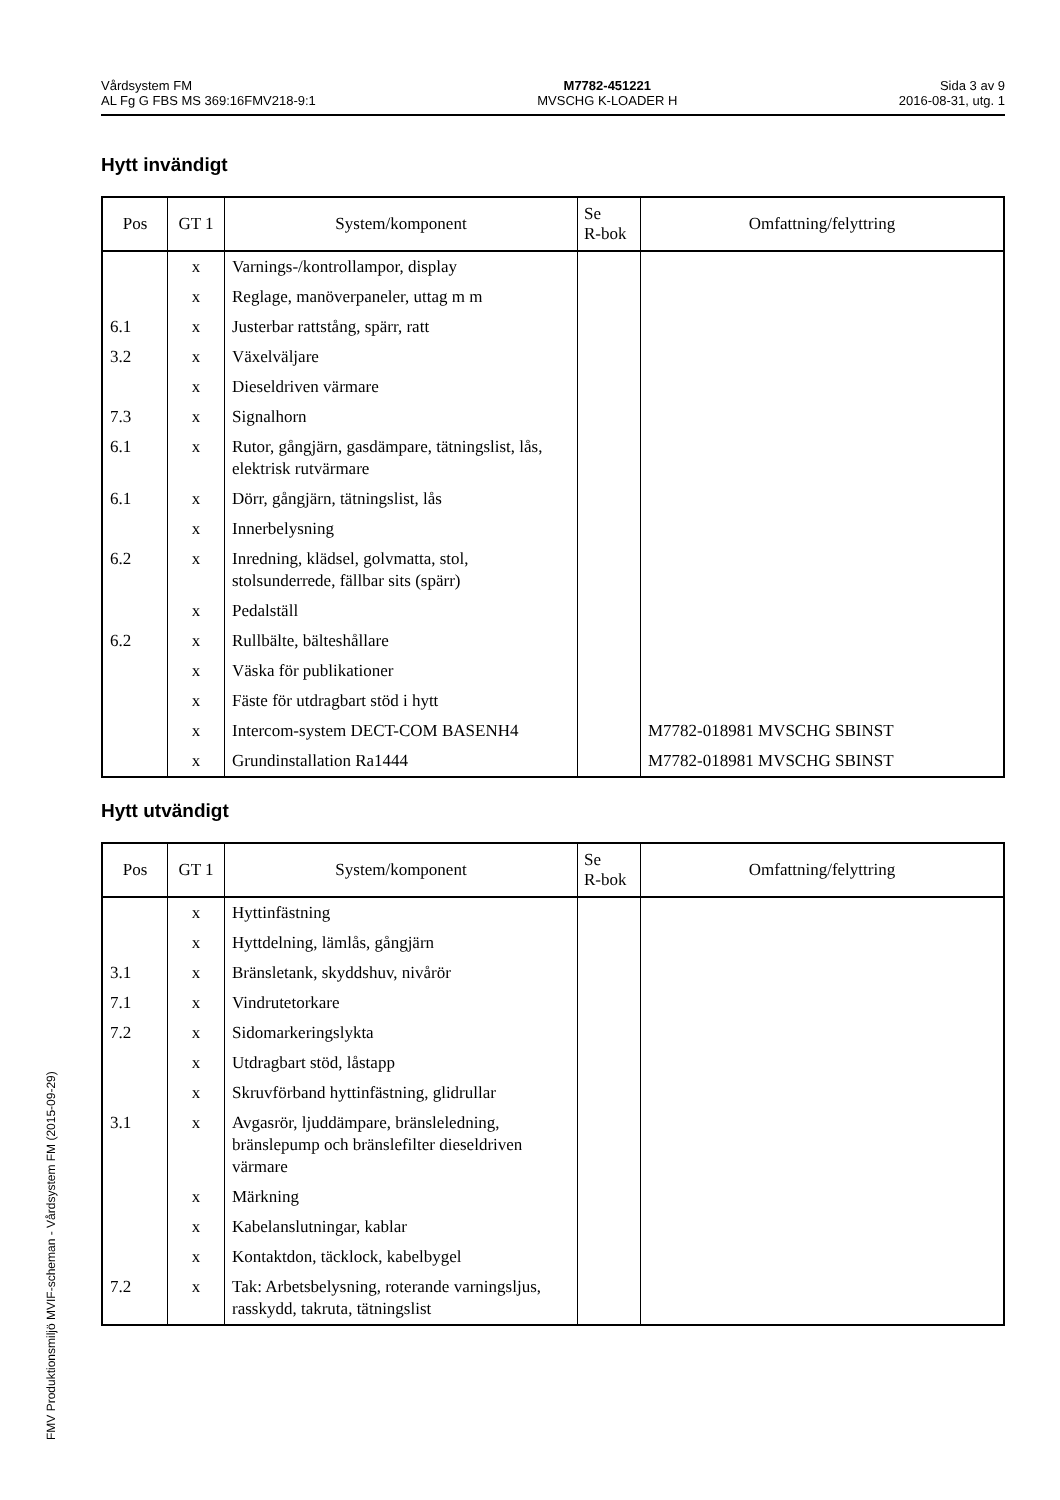Vårdsystem FM
AL Fg G FBS MS 369:16FMV218-9:1
M7782-451221
MVSCHG K-LOADER H
Sida 3 av 9
2016-08-31, utg. 1
Hytt invändigt
| Pos | GT 1 | System/komponent | Se R-bok | Omfattning/felyttring |
| --- | --- | --- | --- | --- |
| | x | Varnings-/kontrollampor, display | | |
| | x | Reglage, manöverpaneler, uttag m m | | |
| 6.1 | x | Justerbar rattstång, spärr, ratt | | |
| 3.2 | x | Växelväljare | | |
| | x | Dieseldriven värmare | | |
| 7.3 | x | Signalhorn | | |
| 6.1 | x | Rutor, gångjärn, gasdämpare, tätningslist, lås, elektrisk rutvärmare | | |
| 6.1 | x | Dörr, gångjärn, tätningslist, lås | | |
| | x | Innerbelysning | | |
| 6.2 | x | Inredning, klädsel, golvmatta, stol, stolsunderrede, fällbar sits (spärr) | | |
| | x | Pedalställ | | |
| 6.2 | x | Rullbälte, bälteshållare | | |
| | x | Väska för publikationer | | |
| | x | Fäste för utdragbart stöd i hytt | | |
| | x | Intercom-system DECT-COM BASENH4 | | M7782-018981 MVSCHG SBINST |
| | x | Grundinstallation Ra1444 | | M7782-018981 MVSCHG SBINST |
Hytt utvändigt
| Pos | GT 1 | System/komponent | Se R-bok | Omfattning/felyttring |
| --- | --- | --- | --- | --- |
| | x | Hyttinfästning | | |
| | x | Hyttdelning, lämlås, gångjärn | | |
| 3.1 | x | Bränsletank, skyddshuv, nivårör | | |
| 7.1 | x | Vindrutetorkare | | |
| 7.2 | x | Sidomarkeringslykta | | |
| | x | Utdragbart stöd, låstapp | | |
| | x | Skruvförband hyttinfästning, glidrullar | | |
| 3.1 | x | Avgasrör, ljuddämpare, bränsleledning, bränslepump och bränslefilter dieseldriven värmare | | |
| | x | Märkning | | |
| | x | Kabelanslutningar, kablar | | |
| | x | Kontaktdon, täcklock, kabelbygel | | |
| 7.2 | x | Tak: Arbetsbelysning, roterande varningsljus, rasskydd, takruta, tätningslist | | |
FMV Produktionsmiljö MVIF-scheman - Vårdsystem FM (2015-09-29)